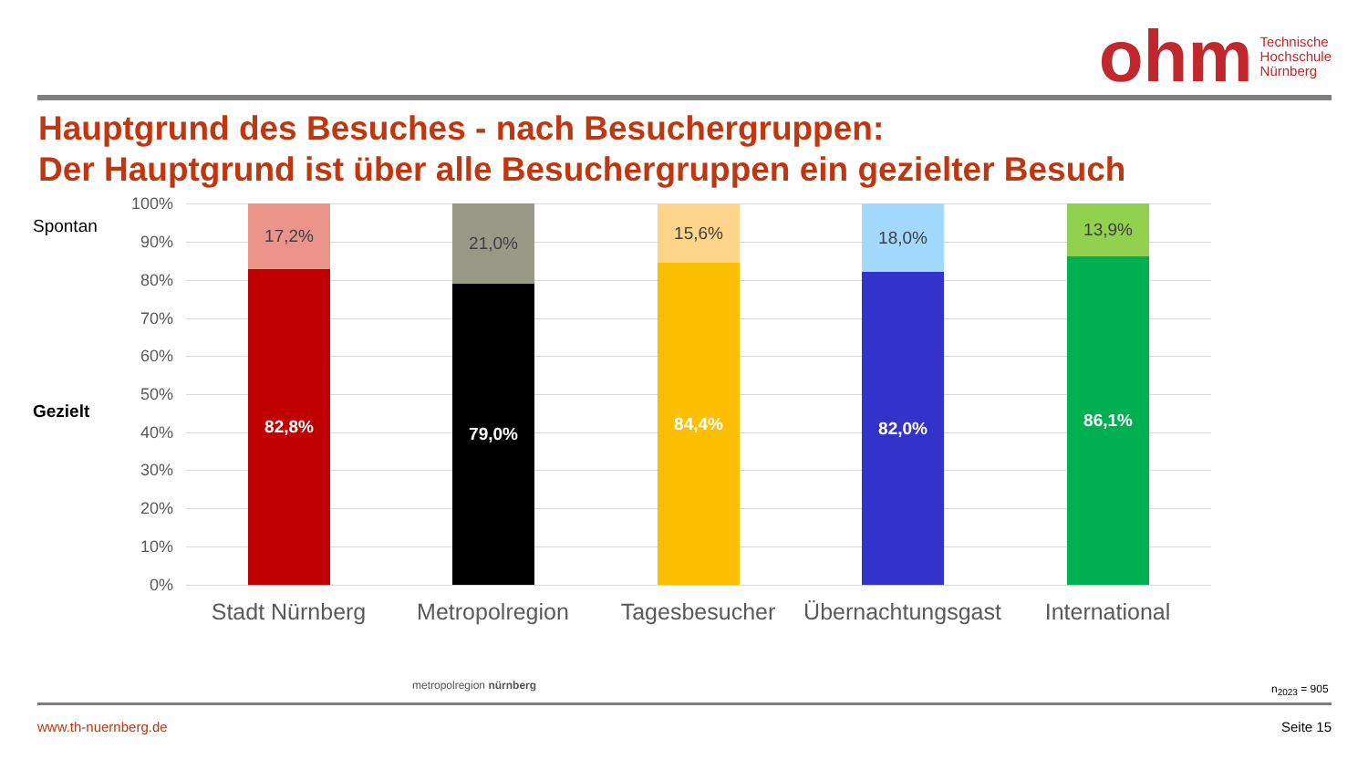ohm Technische
Hochschule
Nürnberg
Hauptgrund des Besuches - nach Besuchergruppen:
Der Hauptgrund ist über alle Besuchergruppen ein gezielter Besuch
Spontan
Gezielt
100%
90%
80%
70%
60%
50%
40%
30%
20%
10%
0%
17,2%
82,8%
21,0%
79,0%
15,6%
84,4%
18,0%
82,0%
13,9%
86,1%
Stadt Nürnberg Metropolregion Tagesbesucher
Übernachtungsgast
International
metropolregion nürnberg n<sub>2023</sub> = 905
www.th-nuernberg.de Seite 15